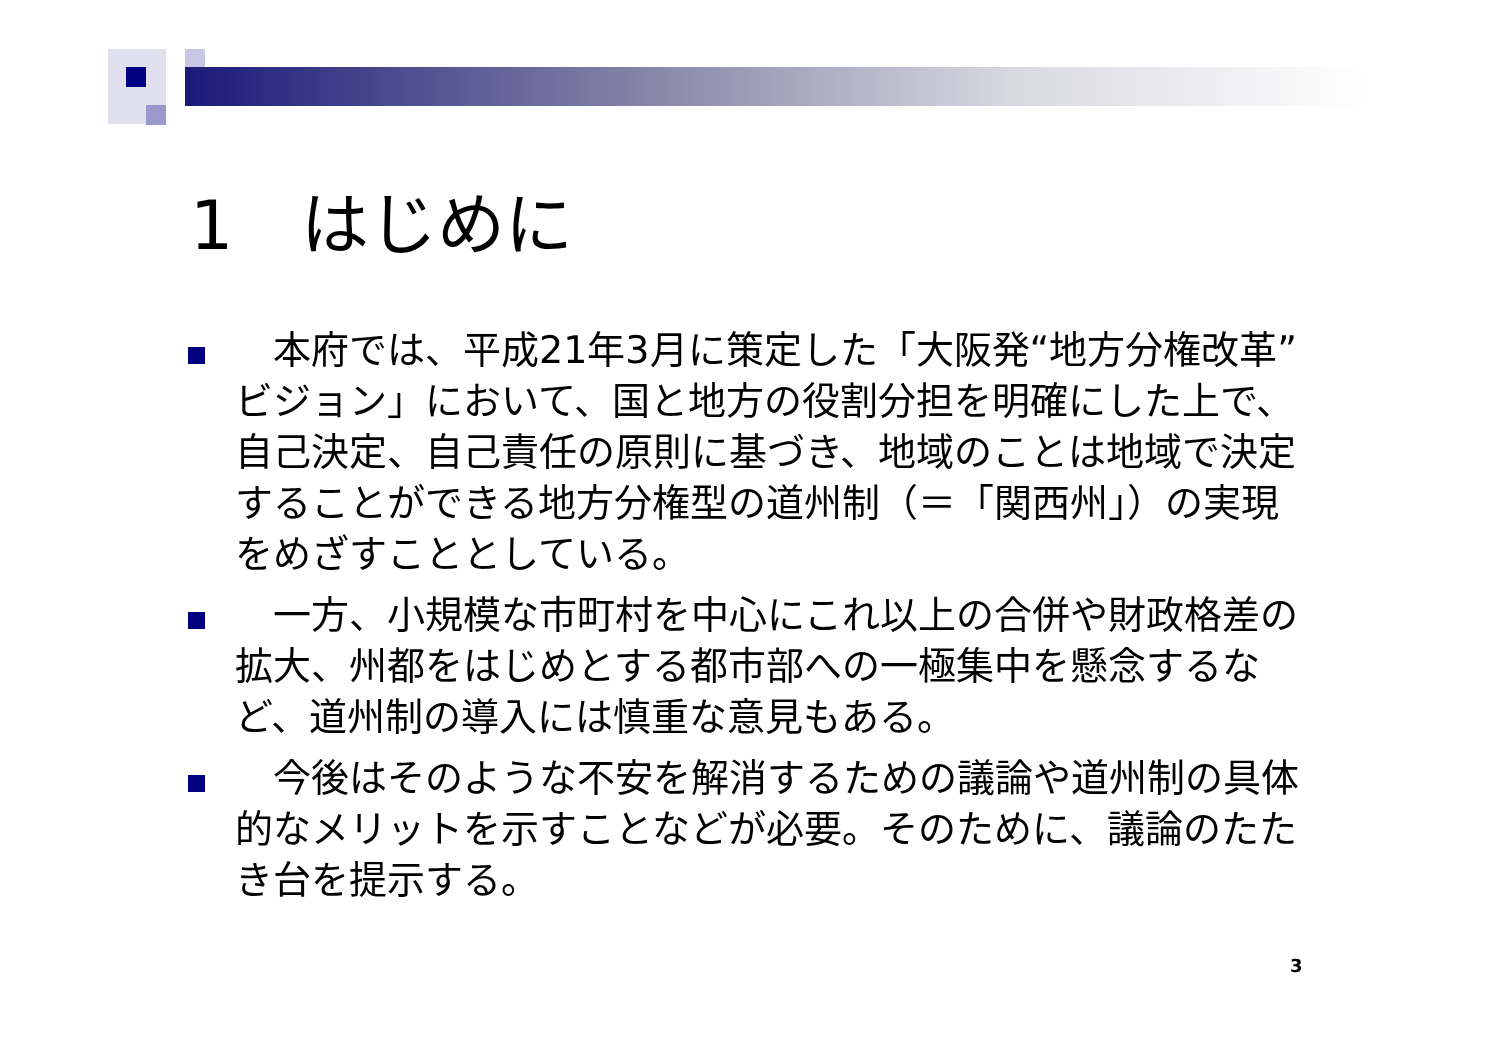1　はじめに
　本府では、平成21年3月に策定した「大阪発“地方分権改革”ビジョン」において、国と地方の役割分担を明確にした上で、自己決定、自己責任の原則に基づき、地域のことは地域で決定することができる地方分権型の道州制（＝「関西州」）の実現をめざすこととしている。
　一方、小規模な市町村を中心にこれ以上の合併や財政格差の拡大、州都をはじめとする都市部への一極集中を懸念するなど、道州制の導入には慎重な意見もある。
　今後はそのような不安を解消するための議論や道州制の具体的なメリットを示すことなどが必要。そのために、議論のたたき台を提示する。
3